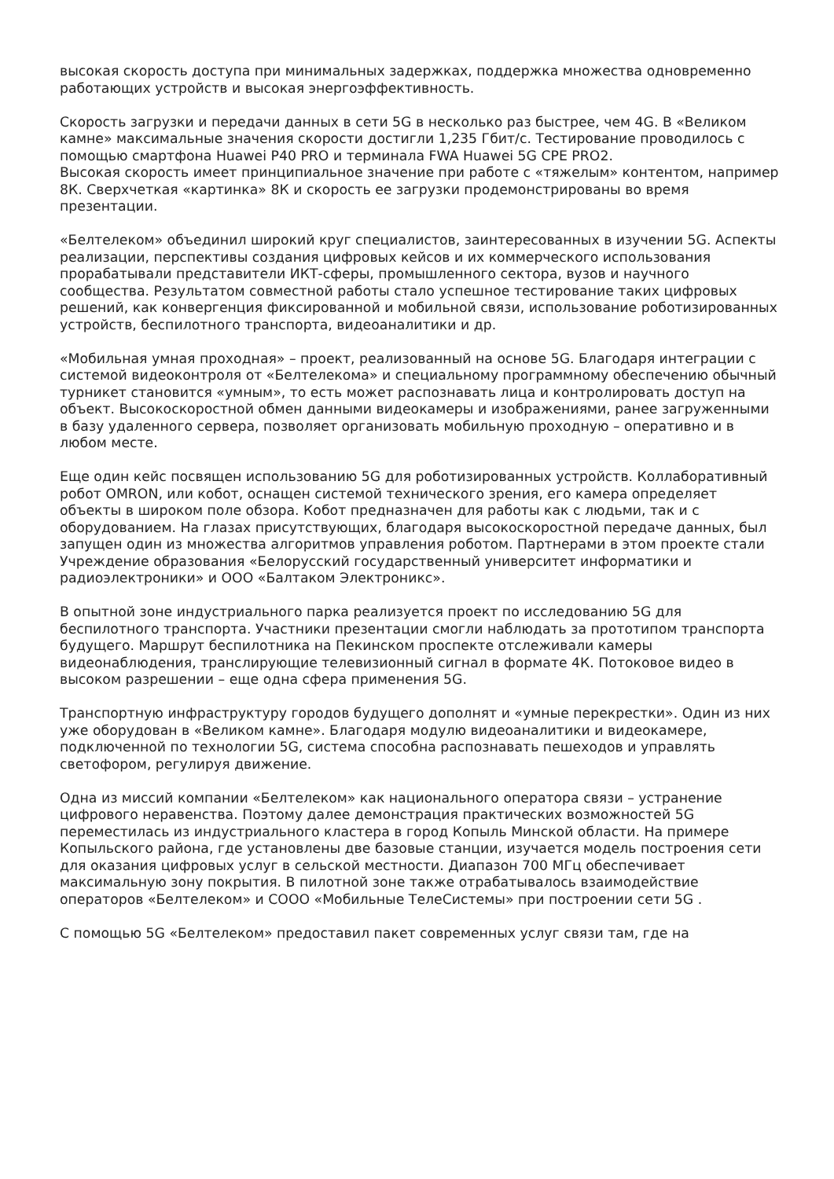высокая скорость доступа при минимальных задержках, поддержка множества одновременно работающих устройств и высокая энергоэффективность.
Скорость загрузки и передачи данных в сети 5G в несколько раз быстрее, чем 4G. В «Великом камне» максимальные значения скорости достигли 1,235 Гбит/с. Тестирование проводилось с помощью смартфона Huawei P40 PRO и терминала FWA Huawei 5G CPE PRO2.
Высокая скорость имеет принципиальное значение при работе с «тяжелым» контентом, например 8К. Сверхчеткая «картинка» 8К и скорость ее загрузки продемонстрированы во время презентации.
«Белтелеком» объединил широкий круг специалистов, заинтересованных в изучении 5G. Аспекты реализации, перспективы создания цифровых кейсов и их коммерческого использования прорабатывали представители ИКТ-сферы, промышленного сектора, вузов и научного сообщества. Результатом совместной работы стало успешное тестирование таких цифровых решений, как конвергенция фиксированной и мобильной связи, использование роботизированных устройств, беспилотного транспорта, видеоаналитики и др.
«Мобильная умная проходная» – проект, реализованный на основе 5G. Благодаря интеграции с системой видеоконтроля от «Белтелекома» и специальному программному обеспечению обычный турникет становится «умным», то есть может распознавать лица и контролировать доступ на объект. Высокоскоростной обмен данными видеокамеры и изображениями, ранее загруженными в базу удаленного сервера, позволяет организовать мобильную проходную – оперативно и в любом месте.
Еще один кейс посвящен использованию 5G для роботизированных устройств. Коллаборативный робот OMRON, или кобот, оснащен системой технического зрения, его камера определяет объекты в широком поле обзора. Кобот предназначен для работы как с людьми, так и с оборудованием. На глазах присутствующих, благодаря высокоскоростной передаче данных, был запущен один из множества алгоритмов управления роботом. Партнерами в этом проекте стали Учреждение образования «Белорусский государственный университет информатики и радиоэлектроники» и ООО «Балтаком Электроникс».
В опытной зоне индустриального парка реализуется проект по исследованию 5G для беспилотного транспорта. Участники презентации смогли наблюдать за прототипом транспорта будущего. Маршрут беспилотника на Пекинском проспекте отслеживали камеры видеонаблюдения, транслирующие телевизионный сигнал в формате 4К. Потоковое видео в высоком разрешении – еще одна сфера применения 5G.
Транспортную инфраструктуру городов будущего дополнят и «умные перекрестки». Один из них уже оборудован в «Великом камне». Благодаря модулю видеоаналитики и видеокамере, подключенной по технологии 5G, система способна распознавать пешеходов и управлять светофором, регулируя движение.
Одна из миссий компании «Белтелеком» как национального оператора связи – устранение цифрового неравенства. Поэтому далее демонстрация практических возможностей 5G переместилась из индустриального кластера в город Копыль Минской области. На примере Копыльского района, где установлены две базовые станции, изучается модель построения сети для оказания цифровых услуг в сельской местности. Диапазон 700 МГц обеспечивает максимальную зону покрытия. В пилотной зоне также отрабатывалось взаимодействие операторов «Белтелеком» и СООО «Мобильные ТелеСистемы» при построении сети 5G .
С помощью 5G «Белтелеком» предоставил пакет современных услуг связи там, где на